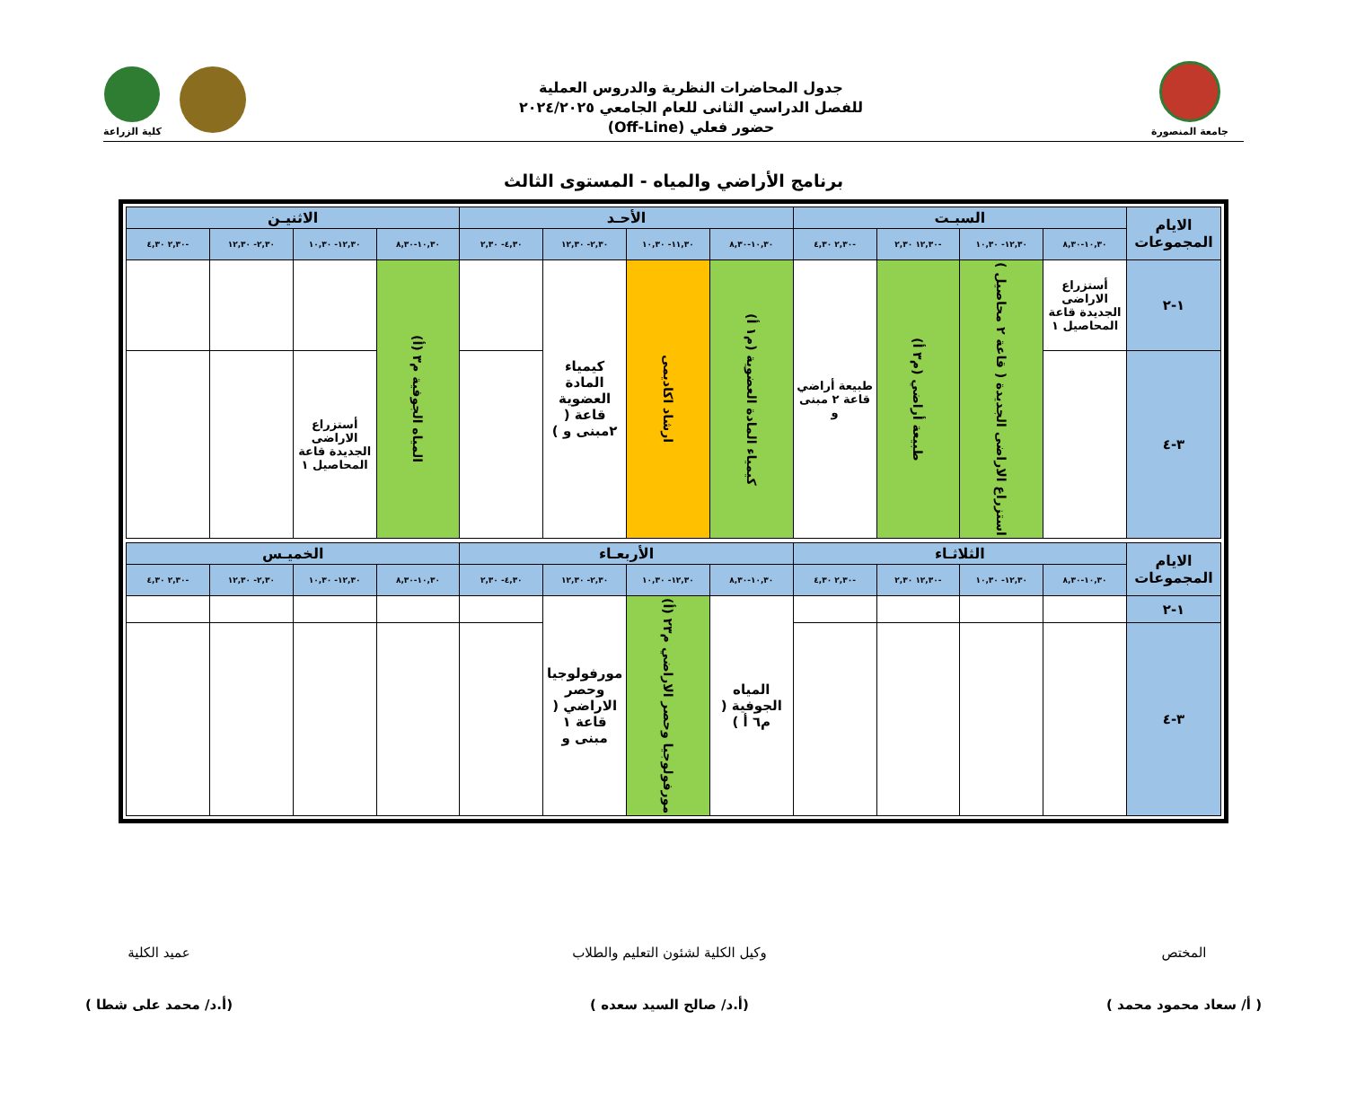جامعة المنصورة
جدول المحاضرات النظرية والدروس العملية
للفصل الدراسي الثانى للعام الجامعي ٢٠٢٤/٢٠٢٥
حضور فعلي (Off-Line)
كلية الزراعة
برنامج الأراضي والمياه - المستوى الثالث
| الايام المجموعات | السبـت | | | | الأحـد | | | | الاثنيـن | | | |
| --- | --- | --- | --- | --- | --- | --- | --- | --- | --- | --- | --- | --- |
| | ١٠,٣٠-٨,٣٠ | ١٢,٣٠- ١٠,٣٠ | -١٢,٣٠ ٢,٣٠ | -٢,٣٠ ٤,٣٠ | ١٠,٣٠-٨,٣٠ | ١١,٣٠- ١٠,٣٠ | ٢,٣٠- ١٢,٣٠ | ٤,٣٠- ٢,٣٠ | ١٠,٣٠-٨,٣٠ | ١٢,٣٠- ١٠,٣٠ | ٢,٣٠- ١٢,٣٠ | -٢,٣٠ ٤,٣٠ |
| ١-٢ | أستزراع الاراضى الجديدة قاعة المحاصيل ١ | استزراع الاراضى الجديدة ( قاعة ٢ محاصيل ) | طبيعة أراضي (م٣ أ) | طبيعة أراضي قاعة ٢ مبنى و | كيمياء المادة العضوية (م١ أ) | ارشاد اكاديمى | كيمياء المادة العضوية قاعة ( ٢مبنى و ) | | المياه الجوفية م٣ (أ) | | | |
| ٣-٤ | | | | | | | | | | أستزراع الاراضى الجديدة قاعة المحاصيل ١ | | |
| الايام المجموعات | الثلاثـاء | | | | الأربعـاء | | | | الخميـس | | | |
| | ١٠,٣٠-٨,٣٠ | ١٢,٣٠- ١٠,٣٠ | -١٢,٣٠ ٢,٣٠ | -٢,٣٠ ٤,٣٠ | ١٠,٣٠-٨,٣٠ | ١٢,٣٠- ١٠,٣٠ | ٢,٣٠- ١٢,٣٠ | ٤,٣٠- ٢,٣٠ | ١٠,٣٠-٨,٣٠ | ١٢,٣٠- ١٠,٣٠ | ٢,٣٠- ١٢,٣٠ | -٢,٣٠ ٤,٣٠ |
| ١-٢ | | | | | المياه الجوفية ( م٦ أ ) | مورفولوجيا وحصر الاراضي م٢٣ (أ) | مورفولوجيا وحصر الاراضي ( قاعة ١ مبنى و | | | | | |
| ٣-٤ | | | | | | | | | | | | |
المختص
( أ/ سعاد محمود محمد )
وكيل الكلية لشئون التعليم والطلاب
(أ.د/ صالح السيد سعده )
عميد الكلية
(أ.د/ محمد على شطا )